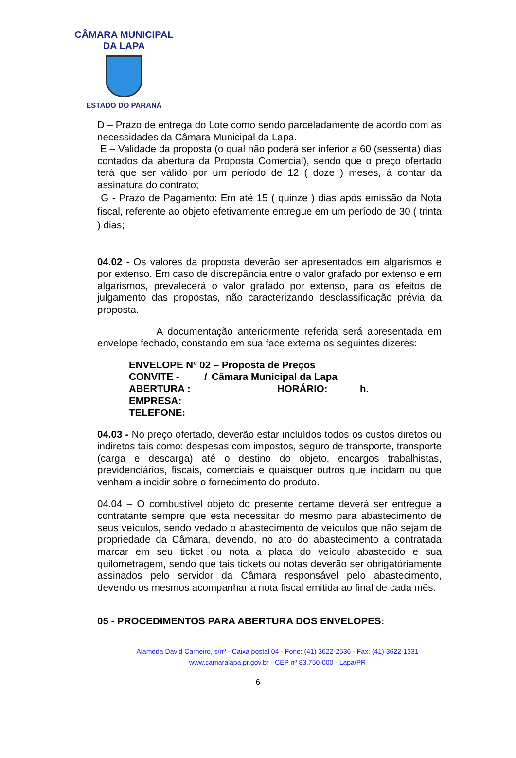CÂMARA MUNICIPAL DA LAPA
ESTADO DO PARANÁ
D – Prazo de entrega do Lote como sendo parceladamente de acordo com as necessidades da Câmara Municipal da Lapa.
E – Validade da proposta (o qual não poderá ser inferior a 60 (sessenta) dias contados da abertura da Proposta Comercial), sendo que o preço ofertado terá que ser válido por um período de 12 ( doze ) meses, à contar da assinatura do contrato;
G - Prazo de Pagamento: Em até 15 ( quinze ) dias após emissão da Nota fiscal, referente ao objeto efetivamente entregue em um período de 30 ( trinta ) dias;
04.02 - Os valores da proposta deverão ser apresentados em algarismos e por extenso. Em caso de discrepância entre o valor grafado por extenso e em algarismos, prevalecerá o valor grafado por extenso, para os efeitos de julgamento das propostas, não caracterizando desclassificação prévia da proposta.
A documentação anteriormente referida será apresentada em envelope fechado, constando em sua face externa os seguintes dizeres:
ENVELOPE Nº 02 – Proposta de Preços
CONVITE - / Câmara Municipal da Lapa
ABERTURA : HORÁRIO: h.
EMPRESA:
TELEFONE:
04.03 - No preço ofertado, deverão estar incluídos todos os custos diretos ou indiretos tais como: despesas com impostos, seguro de transporte, transporte (carga e descarga) até o destino do objeto, encargos trabalhistas, previdenciários, fiscais, comerciais e quaisquer outros que incidam ou que venham a incidir sobre o fornecimento do produto.
04.04 – O combustível objeto do presente certame deverá ser entregue a contratante sempre que esta necessitar do mesmo para abastecimento de seus veículos, sendo vedado o abastecimento de veículos que não sejam de propriedade da Câmara, devendo, no ato do abastecimento a contratada marcar em seu ticket ou nota a placa do veículo abastecido e sua quilometragem, sendo que tais tickets ou notas deverão ser obrigatóriamente assinados pelo servidor da Câmara responsável pelo abastecimento, devendo os mesmos acompanhar a nota fiscal emitida ao final de cada mês.
05 - PROCEDIMENTOS PARA ABERTURA DOS ENVELOPES:
Alameda David Carneiro, s/nº - Caixa postal 04 - Fone: (41) 3622-2536 - Fax: (41) 3622-1331
www.camaralapa.pr.gov.br - CEP nº 83.750-000 - Lapa/PR
6